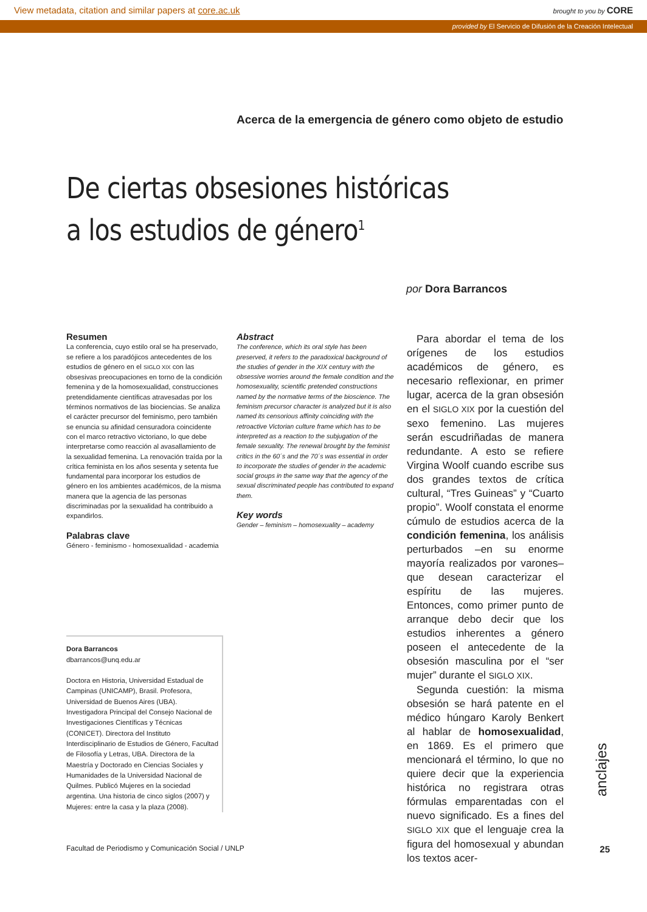View metadata, citation and similar papers at core.ac.uk brought to you by CORE
provided by El Servicio de Difusión de la Creación Intelectual
Acerca de la emergencia de género como objeto de estudio
De ciertas obsesiones históricas
a los estudios de género<sup>1</sup>
por Dora Barrancos
Resumen
La conferencia, cuyo estilo oral se ha preservado, se refiere a los paradójicos antecedentes de los estudios de género en el SIGLO XIX con las obsesivas preocupaciones en torno de la condición femenina y de la homosexualidad, construcciones pretendidamente científicas atravesadas por los términos normativos de las biociencias. Se analiza el carácter precursor del feminismo, pero también se enuncia su afinidad censuradora coincidente con el marco retractivo victoriano, lo que debe interpretarse como reacción al avasallamiento de la sexualidad femenina. La renovación traída por la crítica feminista en los años sesenta y setenta fue fundamental para incorporar los estudios de género en los ambientes académicos, de la misma manera que la agencia de las personas discriminadas por la sexualidad ha contribuido a expandirlos.
Palabras clave
Género - feminismo - homosexualidad - academia
Dora Barrancos
dbarrancos@unq.edu.ar
Doctora en Historia, Universidad Estadual de Campinas (UNICAMP), Brasil. Profesora, Universidad de Buenos Aires (UBA). Investigadora Principal del Consejo Nacional de Investigaciones Científicas y Técnicas (CONICET). Directora del Instituto Interdisciplinario de Estudios de Género, Facultad de Filosofía y Letras, UBA. Directora de la Maestría y Doctorado en Ciencias Sociales y Humanidades de la Universidad Nacional de Quilmes. Publicó Mujeres en la sociedad argentina. Una historia de cinco siglos (2007) y Mujeres: entre la casa y la plaza (2008).
Abstract
The conference, which its oral style has been preserved, it refers to the paradoxical background of the studies of gender in the XIX century with the obsessive worries around the female condition and the homosexuality, scientific pretended constructions named by the normative terms of the bioscience. The feminism precursor character is analyzed but it is also named its censorious affinity coinciding with the retroactive Victorian culture frame which has to be interpreted as a reaction to the subjugation of the female sexuality. The renewal brought by the feminist critics in the 60´s and the 70´s was essential in order to incorporate the studies of gender in the academic social groups in the same way that the agency of the sexual discriminated people has contributed to expand them.
Key words
Gender – feminism – homosexuality – academy
Para abordar el tema de los orígenes de los estudios académicos de género, es necesario reflexionar, en primer lugar, acerca de la gran obsesión en el SIGLO XIX por la cuestión del sexo femenino. Las mujeres serán escudriñadas de manera redundante. A esto se refiere Virgina Woolf cuando escribe sus dos grandes textos de crítica cultural, “Tres Guineas” y “Cuarto propio”. Woolf constata el enorme cúmulo de estudios acerca de la condición femenina, los análisis perturbados –en su enorme mayoría realizados por varones– que desean caracterizar el espíritu de las mujeres. Entonces, como primer punto de arranque debo decir que los estudios inherentes a género poseen el antecedente de la obsesión masculina por el “ser mujer” durante el SIGLO XIX.
Segunda cuestión: la misma obsesión se hará patente en el médico húngaro Karoly Benkert al hablar de homosexualidad, en 1869. Es el primero que mencionará el término, lo que no quiere decir que la experiencia histórica no registrara otras fórmulas emparentadas con el nuevo significado. Es a fines del SIGLO XIX que el lenguaje crea la figura del homosexual y abundan los textos acer-
anclajes
Facultad de Periodismo y Comunicación Social / UNLP 25